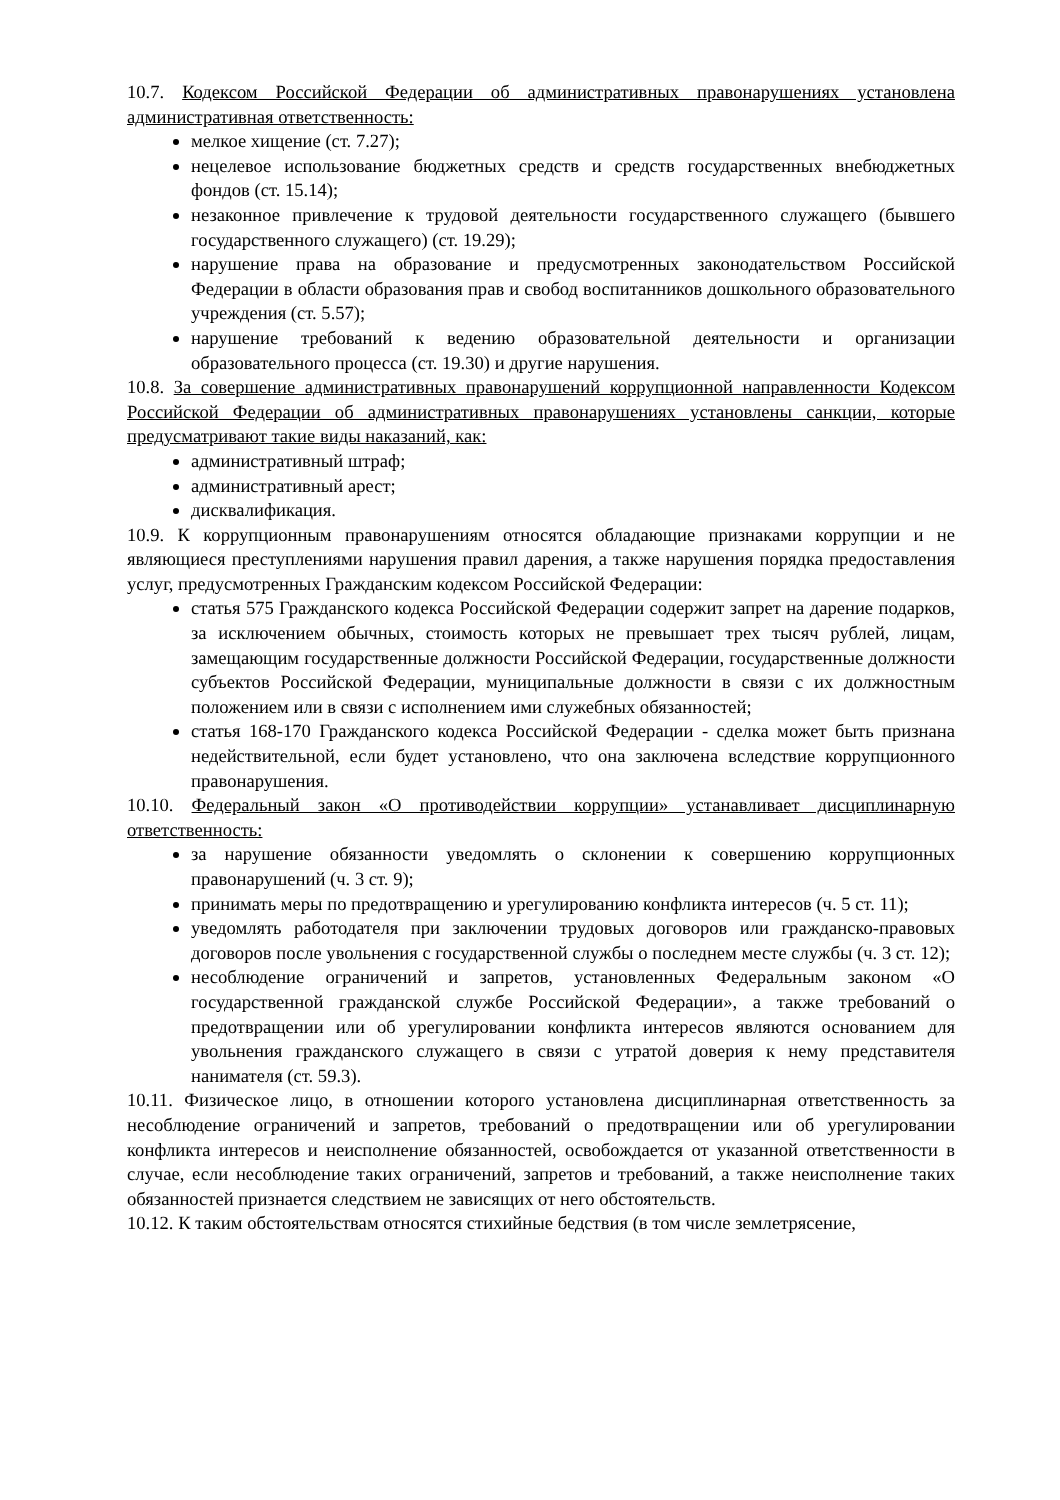10.7. Кодексом Российской Федерации об административных правонарушениях установлена административная ответственность:
мелкое хищение (ст. 7.27);
нецелевое использование бюджетных средств и средств государственных внебюджетных фондов (ст. 15.14);
незаконное привлечение к трудовой деятельности государственного служащего (бывшего государственного служащего) (ст. 19.29);
нарушение права на образование и предусмотренных законодательством Российской Федерации в области образования прав и свобод воспитанников дошкольного образовательного учреждения (ст. 5.57);
нарушение требований к ведению образовательной деятельности и организации образовательного процесса (ст. 19.30) и другие нарушения.
10.8. За совершение административных правонарушений коррупционной направленности Кодексом Российской Федерации об административных правонарушениях установлены санкции, которые предусматривают такие виды наказаний, как:
административный штраф;
административный арест;
дисквалификация.
10.9. К коррупционным правонарушениям относятся обладающие признаками коррупции и не являющиеся преступлениями нарушения правил дарения, а также нарушения порядка предоставления услуг, предусмотренных Гражданским кодексом Российской Федерации:
статья 575 Гражданского кодекса Российской Федерации содержит запрет на дарение подарков, за исключением обычных, стоимость которых не превышает трех тысяч рублей, лицам, замещающим государственные должности Российской Федерации, государственные должности субъектов Российской Федерации, муниципальные должности в связи с их должностным положением или в связи с исполнением ими служебных обязанностей;
статья 168-170 Гражданского кодекса Российской Федерации - сделка может быть признана недействительной, если будет установлено, что она заключена вследствие коррупционного правонарушения.
10.10. Федеральный закон «О противодействии коррупции» устанавливает дисциплинарную ответственность:
за нарушение обязанности уведомлять о склонении к совершению коррупционных правонарушений (ч. 3 ст. 9);
принимать меры по предотвращению и урегулированию конфликта интересов (ч. 5 ст. 11);
уведомлять работодателя при заключении трудовых договоров или гражданско-правовых договоров после увольнения с государственной службы о последнем месте службы (ч. 3 ст. 12);
несоблюдение ограничений и запретов, установленных Федеральным законом «О государственной гражданской службе Российской Федерации», а также требований о предотвращении или об урегулировании конфликта интересов являются основанием для увольнения гражданского служащего в связи с утратой доверия к нему представителя нанимателя (ст. 59.3).
10.11. Физическое лицо, в отношении которого установлена дисциплинарная ответственность за несоблюдение ограничений и запретов, требований о предотвращении или об урегулировании конфликта интересов и неисполнение обязанностей, освобождается от указанной ответственности в случае, если несоблюдение таких ограничений, запретов и требований, а также неисполнение таких обязанностей признается следствием не зависящих от него обстоятельств.
10.12. К таким обстоятельствам относятся стихийные бедствия (в том числе землетрясение,